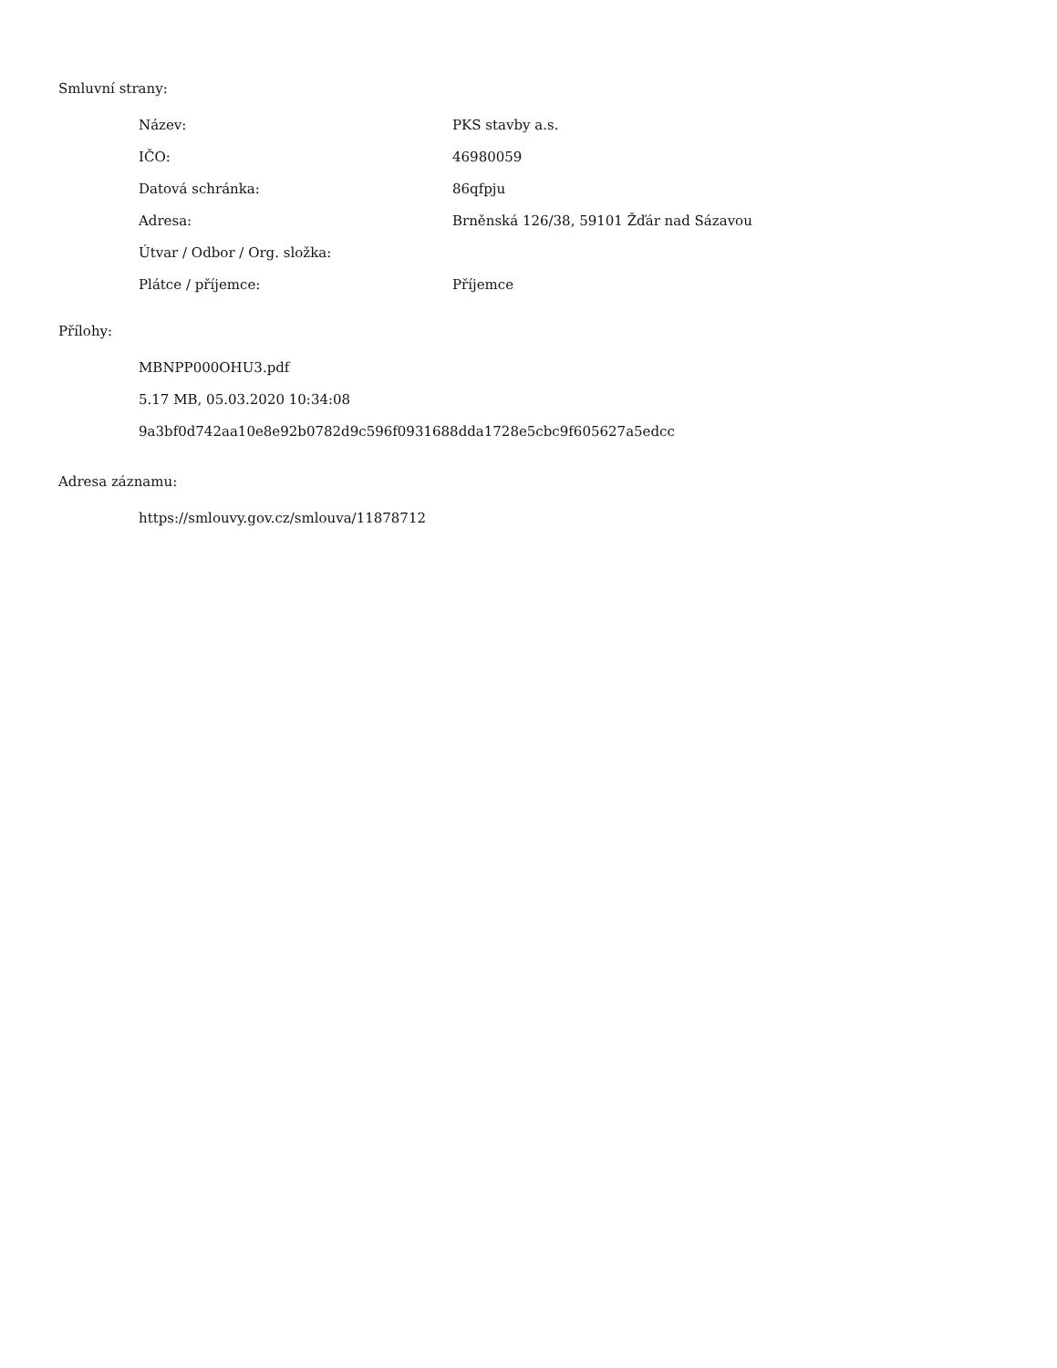Smluvní strany:
| Název: | PKS stavby a.s. |
| IČO: | 46980059 |
| Datová schránka: | 86qfpju |
| Adresa: | Brněnská 126/38, 59101 Žďár nad Sázavou |
| Útvar / Odbor / Org. složka: | |
| Plátce / příjemce: | Příjemce |
Přílohy:
MBNPP000OHU3.pdf
5.17 MB, 05.03.2020 10:34:08
9a3bf0d742aa10e8e92b0782d9c596f0931688dda1728e5cbc9f605627a5edcc
Adresa záznamu:
https://smlouvy.gov.cz/smlouva/11878712